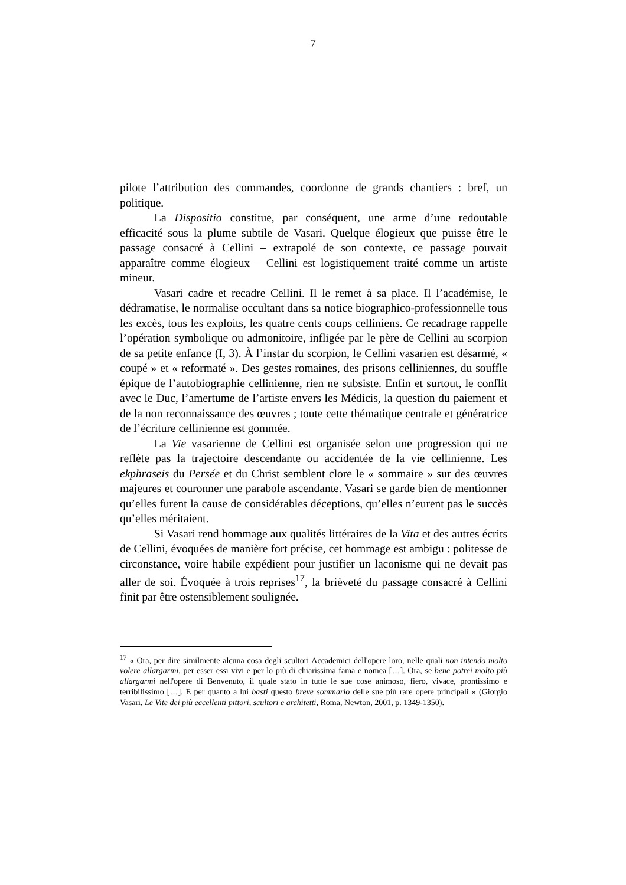7
pilote l’attribution des commandes, coordonne de grands chantiers : bref, un politique.
La Dispositio constitue, par conséquent, une arme d’une redoutable efficacité sous la plume subtile de Vasari. Quelque élogieux que puisse être le passage consacré à Cellini – extrapolé de son contexte, ce passage pouvait apparaître comme élogieux – Cellini est logistiquement traité comme un artiste mineur.
Vasari cadre et recadre Cellini. Il le remet à sa place. Il l’académise, le dédramatise, le normalise occultant dans sa notice biographico-professionnelle tous les excès, tous les exploits, les quatre cents coups celliniens. Ce recadrage rappelle l’opération symbolique ou admonitoire, infligée par le père de Cellini au scorpion de sa petite enfance (I, 3). À l’instar du scorpion, le Cellini vasarien est désarmé, « coupé » et « reformaté ». Des gestes romaines, des prisons celliniennes, du souffle épique de l’autobiographie cellinienne, rien ne subsiste. Enfin et surtout, le conflit avec le Duc, l’amertume de l’artiste envers les Médicis, la question du paiement et de la non reconnaissance des œuvres ; toute cette thématique centrale et génératrice de l’écriture cellinienne est gommée.
La Vie vasarienne de Cellini est organisée selon une progression qui ne reflète pas la trajectoire descendante ou accidentée de la vie cellinienne. Les ekphraseis du Persée et du Christ semblent clore le « sommaire » sur des œuvres majeures et couronner une parabole ascendante. Vasari se garde bien de mentionner qu’elles furent la cause de considérables déceptions, qu’elles n’eurent pas le succès qu’elles méritaient.
Si Vasari rend hommage aux qualités littéraires de la Vita et des autres écrits de Cellini, évoquées de manière fort précise, cet hommage est ambigu : politesse de circonstance, voire habile expédient pour justifier un laconisme qui ne devait pas aller de soi. Évoquée à trois reprises<sup>17</sup>, la brièveté du passage consacré à Cellini finit par être ostensiblement soulignée.
<sup>17</sup> « Ora, per dire similmente alcuna cosa degli scultori Accademici dell'opere loro, nelle quali non intendo molto volere allargarmi, per esser essi vivi e per lo più di chiarissima fama e nomea […]. Ora, se bene potrei molto più allargarmi nell'opere di Benvenuto, il quale stato in tutte le sue cose animoso, fiero, vivace, prontissimo e terribilissimo […]. E per quanto a lui basti questo breve sommario delle sue più rare opere principali » (Giorgio Vasari, Le Vite dei più eccellenti pittori, scultori e architetti, Roma, Newton, 2001, p. 1349-1350).